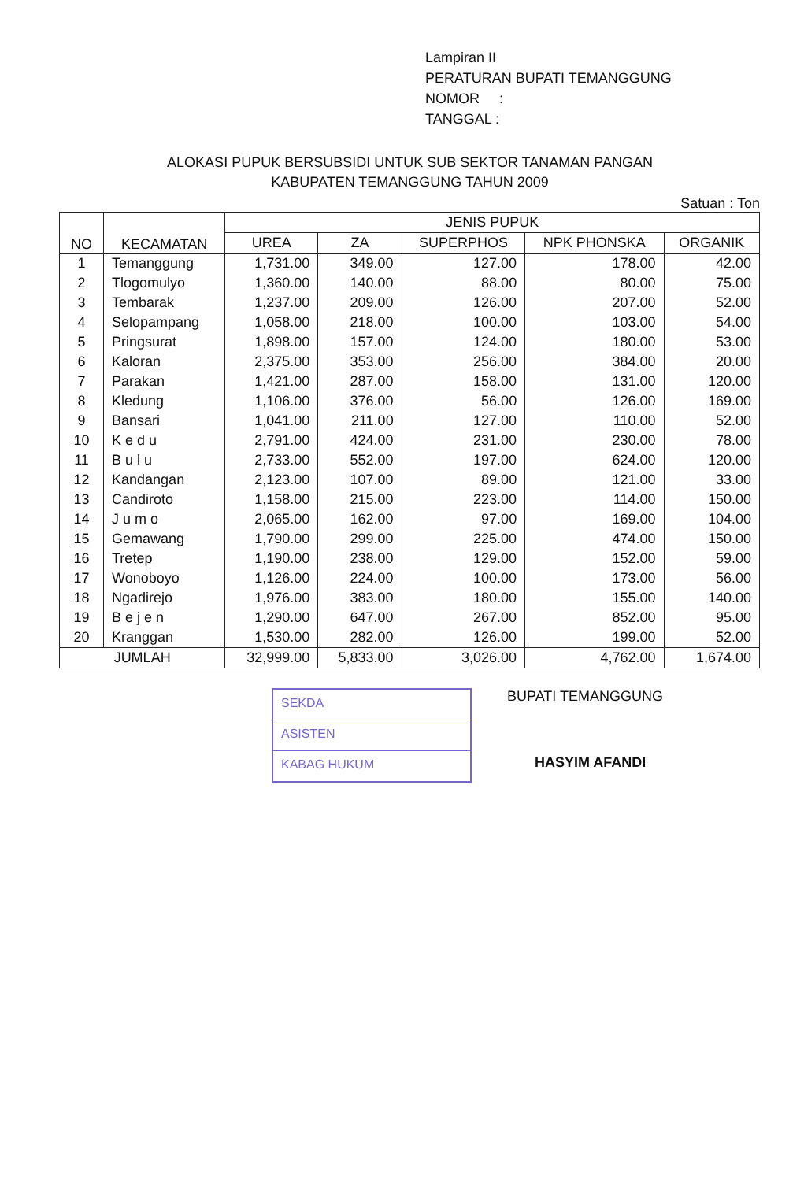Lampiran II
PERATURAN BUPATI TEMANGGUNG
NOMOR :
TANGGAL :
ALOKASI PUPUK BERSUBSIDI UNTUK SUB SEKTOR TANAMAN PANGAN
KABUPATEN TEMANGGUNG TAHUN 2009
Satuan : Ton
| NO | KECAMATAN | JENIS PUPUK | | | | |
| --- | --- | --- | --- | --- | --- | --- |
| | | UREA | ZA | SUPERPHOS | NPK PHONSKA | ORGANIK |
| 1 | Temanggung | 1,731.00 | 349.00 | 127.00 | 178.00 | 42.00 |
| 2 | Tlogomulyo | 1,360.00 | 140.00 | 88.00 | 80.00 | 75.00 |
| 3 | Tembarak | 1,237.00 | 209.00 | 126.00 | 207.00 | 52.00 |
| 4 | Selopampang | 1,058.00 | 218.00 | 100.00 | 103.00 | 54.00 |
| 5 | Pringsurat | 1,898.00 | 157.00 | 124.00 | 180.00 | 53.00 |
| 6 | Kaloran | 2,375.00 | 353.00 | 256.00 | 384.00 | 20.00 |
| 7 | Parakan | 1,421.00 | 287.00 | 158.00 | 131.00 | 120.00 |
| 8 | Kledung | 1,106.00 | 376.00 | 56.00 | 126.00 | 169.00 |
| 9 | Bansari | 1,041.00 | 211.00 | 127.00 | 110.00 | 52.00 |
| 10 | K e d u | 2,791.00 | 424.00 | 231.00 | 230.00 | 78.00 |
| 11 | B u l u | 2,733.00 | 552.00 | 197.00 | 624.00 | 120.00 |
| 12 | Kandangan | 2,123.00 | 107.00 | 89.00 | 121.00 | 33.00 |
| 13 | Candiroto | 1,158.00 | 215.00 | 223.00 | 114.00 | 150.00 |
| 14 | J u m o | 2,065.00 | 162.00 | 97.00 | 169.00 | 104.00 |
| 15 | Gemawang | 1,790.00 | 299.00 | 225.00 | 474.00 | 150.00 |
| 16 | Tretep | 1,190.00 | 238.00 | 129.00 | 152.00 | 59.00 |
| 17 | Wonoboyo | 1,126.00 | 224.00 | 100.00 | 173.00 | 56.00 |
| 18 | Ngadirejo | 1,976.00 | 383.00 | 180.00 | 155.00 | 140.00 |
| 19 | B e j e n | 1,290.00 | 647.00 | 267.00 | 852.00 | 95.00 |
| 20 | Kranggan | 1,530.00 | 282.00 | 126.00 | 199.00 | 52.00 |
| JUMLAH | | 32,999.00 | 5,833.00 | 3,026.00 | 4,762.00 | 1,674.00 |
SEKDA
ASISTEN
KABAG HUKUM
BUPATI TEMANGGUNG
HASYIM AFANDI